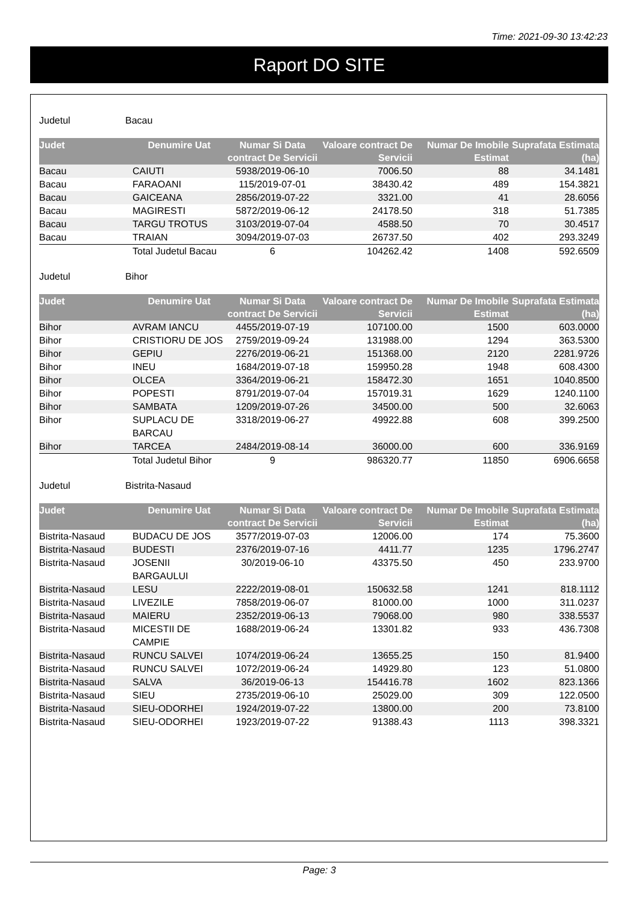Time: 2021-09-30 13:42:23
Raport DO SITE
Judetul Bacau
| Judet | Denumire Uat | Numar Si Data contract De Servicii | Valoare contract De Servicii | Numar De Imobile Estimat | Suprafata Estimata (ha) |
| --- | --- | --- | --- | --- | --- |
| Bacau | CAIUTI | 5938/2019-06-10 | 7006.50 | 88 | 34.1481 |
| Bacau | FARAOANI | 115/2019-07-01 | 38430.42 | 489 | 154.3821 |
| Bacau | GAICEANA | 2856/2019-07-22 | 3321.00 | 41 | 28.6056 |
| Bacau | MAGIRESTI | 5872/2019-06-12 | 24178.50 | 318 | 51.7385 |
| Bacau | TARGU TROTUS | 3103/2019-07-04 | 4588.50 | 70 | 30.4517 |
| Bacau | TRAIAN | 3094/2019-07-03 | 26737.50 | 402 | 293.3249 |
| | Total Judetul Bacau | 6 | 104262.42 | 1408 | 592.6509 |
Judetul Bihor
| Judet | Denumire Uat | Numar Si Data contract De Servicii | Valoare contract De Servicii | Numar De Imobile Estimat | Suprafata Estimata (ha) |
| --- | --- | --- | --- | --- | --- |
| Bihor | AVRAM IANCU | 4455/2019-07-19 | 107100.00 | 1500 | 603.0000 |
| Bihor | CRISTIORU DE JOS | 2759/2019-09-24 | 131988.00 | 1294 | 363.5300 |
| Bihor | GEPIU | 2276/2019-06-21 | 151368.00 | 2120 | 2281.9726 |
| Bihor | INEU | 1684/2019-07-18 | 159950.28 | 1948 | 608.4300 |
| Bihor | OLCEA | 3364/2019-06-21 | 158472.30 | 1651 | 1040.8500 |
| Bihor | POPESTI | 8791/2019-07-04 | 157019.31 | 1629 | 1240.1100 |
| Bihor | SAMBATA | 1209/2019-07-26 | 34500.00 | 500 | 32.6063 |
| Bihor | SUPLACU DE BARCAU | 3318/2019-06-27 | 49922.88 | 608 | 399.2500 |
| Bihor | TARCEA | 2484/2019-08-14 | 36000.00 | 600 | 336.9169 |
| | Total Judetul Bihor | 9 | 986320.77 | 11850 | 6906.6658 |
Judetul Bistrita-Nasaud
| Judet | Denumire Uat | Numar Si Data contract De Servicii | Valoare contract De Servicii | Numar De Imobile Estimat | Suprafata Estimata (ha) |
| --- | --- | --- | --- | --- | --- |
| Bistrita-Nasaud | BUDACU DE JOS | 3577/2019-07-03 | 12006.00 | 174 | 75.3600 |
| Bistrita-Nasaud | BUDESTI | 2376/2019-07-16 | 4411.77 | 1235 | 1796.2747 |
| Bistrita-Nasaud | JOSENII BARGAULUI | 30/2019-06-10 | 43375.50 | 450 | 233.9700 |
| Bistrita-Nasaud | LESU | 2222/2019-08-01 | 150632.58 | 1241 | 818.1112 |
| Bistrita-Nasaud | LIVEZILE | 7858/2019-06-07 | 81000.00 | 1000 | 311.0237 |
| Bistrita-Nasaud | MAIERU | 2352/2019-06-13 | 79068.00 | 980 | 338.5537 |
| Bistrita-Nasaud | MICESTII DE CAMPIE | 1688/2019-06-24 | 13301.82 | 933 | 436.7308 |
| Bistrita-Nasaud | RUNCU SALVEI | 1074/2019-06-24 | 13655.25 | 150 | 81.9400 |
| Bistrita-Nasaud | RUNCU SALVEI | 1072/2019-06-24 | 14929.80 | 123 | 51.0800 |
| Bistrita-Nasaud | SALVA | 36/2019-06-13 | 154416.78 | 1602 | 823.1366 |
| Bistrita-Nasaud | SIEU | 2735/2019-06-10 | 25029.00 | 309 | 122.0500 |
| Bistrita-Nasaud | SIEU-ODORHEI | 1924/2019-07-22 | 13800.00 | 200 | 73.8100 |
| Bistrita-Nasaud | SIEU-ODORHEI | 1923/2019-07-22 | 91388.43 | 1113 | 398.3321 |
Page: 3